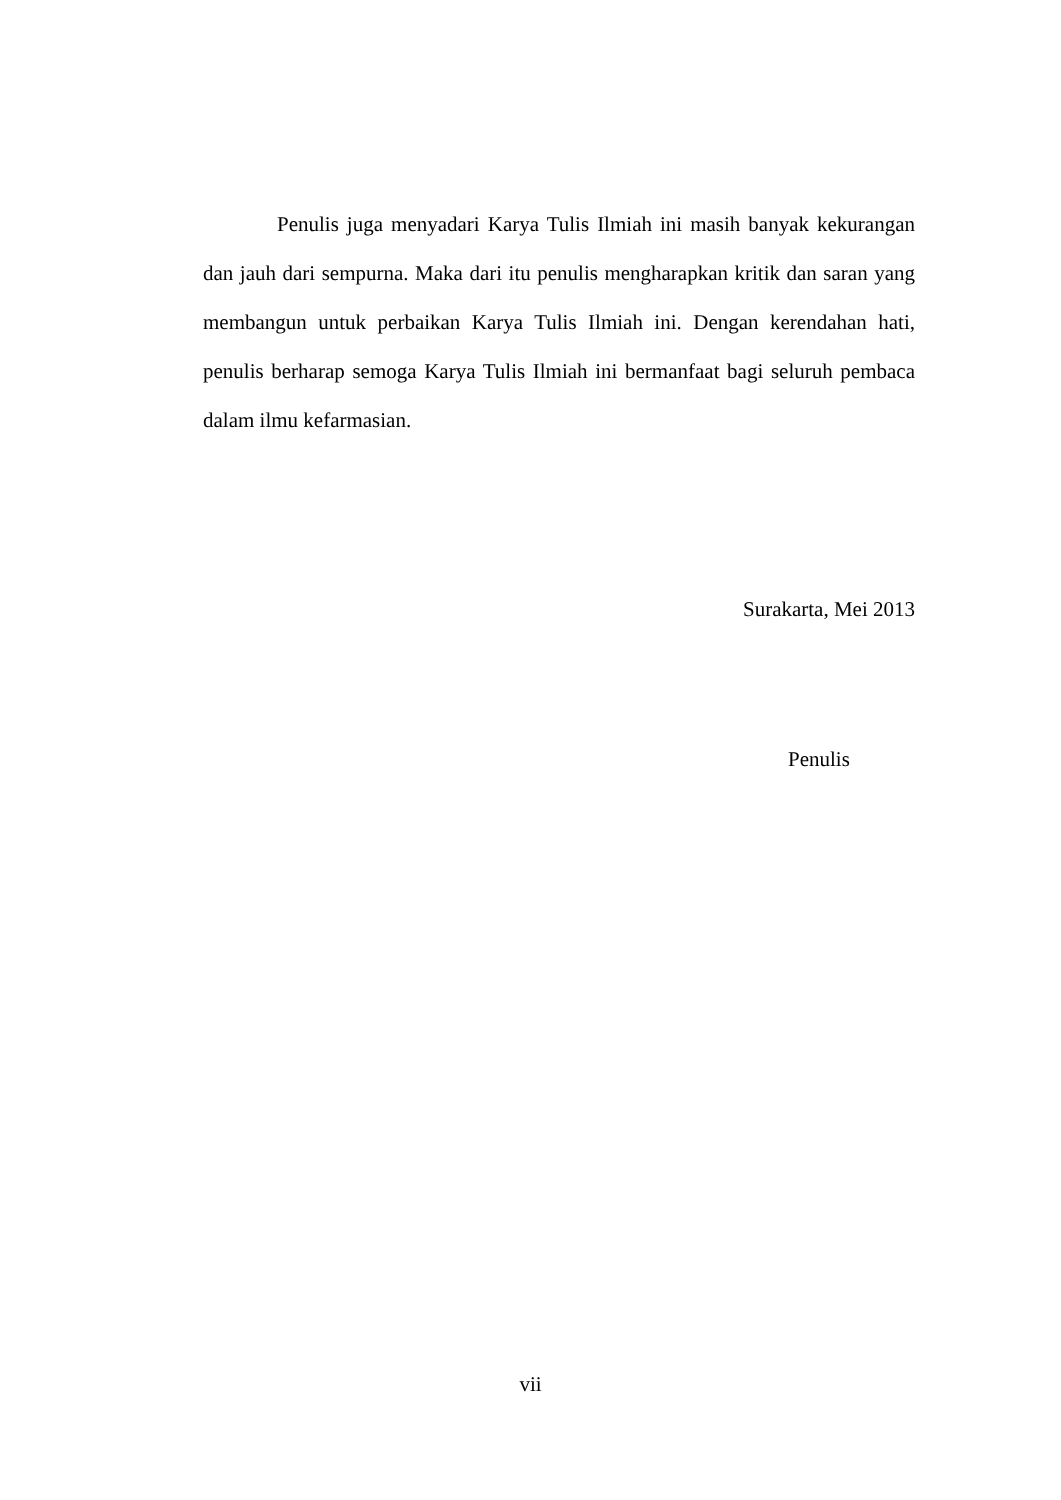Penulis juga menyadari Karya Tulis Ilmiah ini masih banyak kekurangan dan jauh dari sempurna. Maka dari itu penulis mengharapkan kritik dan saran yang membangun untuk perbaikan Karya Tulis Ilmiah ini. Dengan kerendahan hati, penulis berharap semoga Karya Tulis Ilmiah ini bermanfaat bagi seluruh pembaca dalam ilmu kefarmasian.
Surakarta, Mei 2013
Penulis
vii